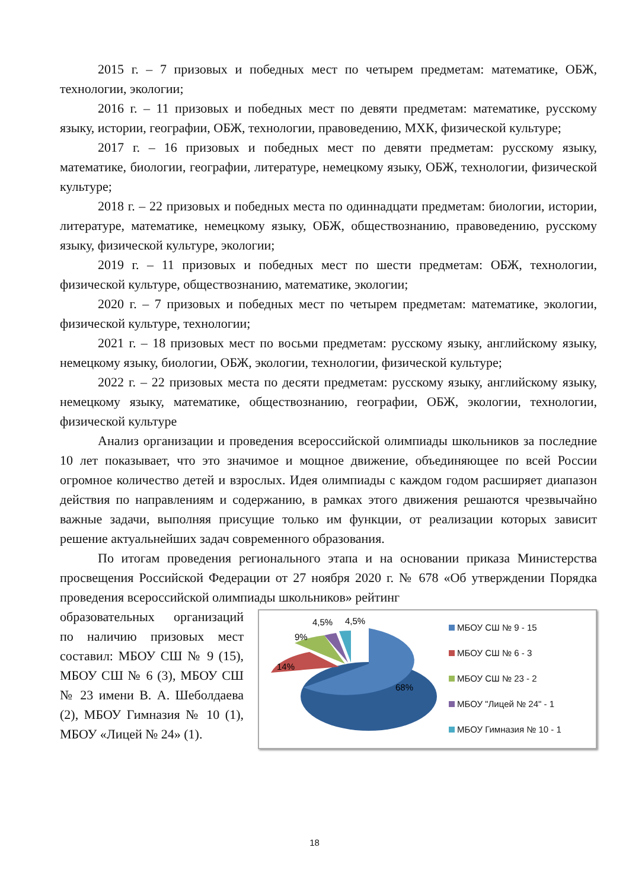2015 г. – 7 призовых и победных мест по четырем предметам: математике, ОБЖ, технологии, экологии;
2016 г. – 11 призовых и победных мест по девяти предметам: математике, русскому языку, истории, географии, ОБЖ, технологии, правоведению, МХК, физической культуре;
2017 г. – 16 призовых и победных мест по девяти предметам: русскому языку, математике, биологии, географии, литературе, немецкому языку, ОБЖ, технологии, физической культуре;
2018 г. – 22 призовых и победных места по одиннадцати предметам: биологии, истории, литературе, математике, немецкому языку, ОБЖ, обществознанию, правоведению, русскому языку, физической культуре, экологии;
2019 г. – 11 призовых и победных мест по шести предметам: ОБЖ, технологии, физической культуре, обществознанию, математике, экологии;
2020 г. – 7 призовых и победных мест по четырем предметам: математике, экологии, физической культуре, технологии;
2021 г. – 18 призовых мест по восьми предметам: русскому языку, английскому языку, немецкому языку, биологии, ОБЖ, экологии, технологии, физической культуре;
2022 г. – 22 призовых места по десяти предметам: русскому языку, английскому языку, немецкому языку, математике, обществознанию, географии, ОБЖ, экологии, технологии, физической культуре
Анализ организации и проведения всероссийской олимпиады школьников за последние 10 лет показывает, что это значимое и мощное движение, объединяющее по всей России огромное количество детей и взрослых. Идея олимпиады с каждом годом расширяет диапазон действия по направлениям и содержанию, в рамках этого движения решаются чрезвычайно важные задачи, выполняя присущие только им функции, от реализации которых зависит решение актуальнейших задач современного образования.
По итогам проведения регионального этапа и на основании приказа Министерства просвещения Российской Федерации от 27 ноября 2020 г. № 678 «Об утверждении Порядка проведения всероссийской олимпиады школьников» рейтинг
образовательных организаций по наличию призовых мест составил: МБОУ СШ № 9 (15), МБОУ СШ № 6 (3), МБОУ СШ № 23 имени В. А. Шеболдаева (2), МБОУ Гимназия № 10 (1), МБОУ «Лицей № 24» (1).
68%
14%
9%
4,5%
4,5%
МБОУ СШ № 9 - 15
МБОУ СШ № 6 - 3
МБОУ СШ № 23 - 2
МБОУ "Лицей № 24" - 1
МБОУ Гимназия № 10 - 1
18